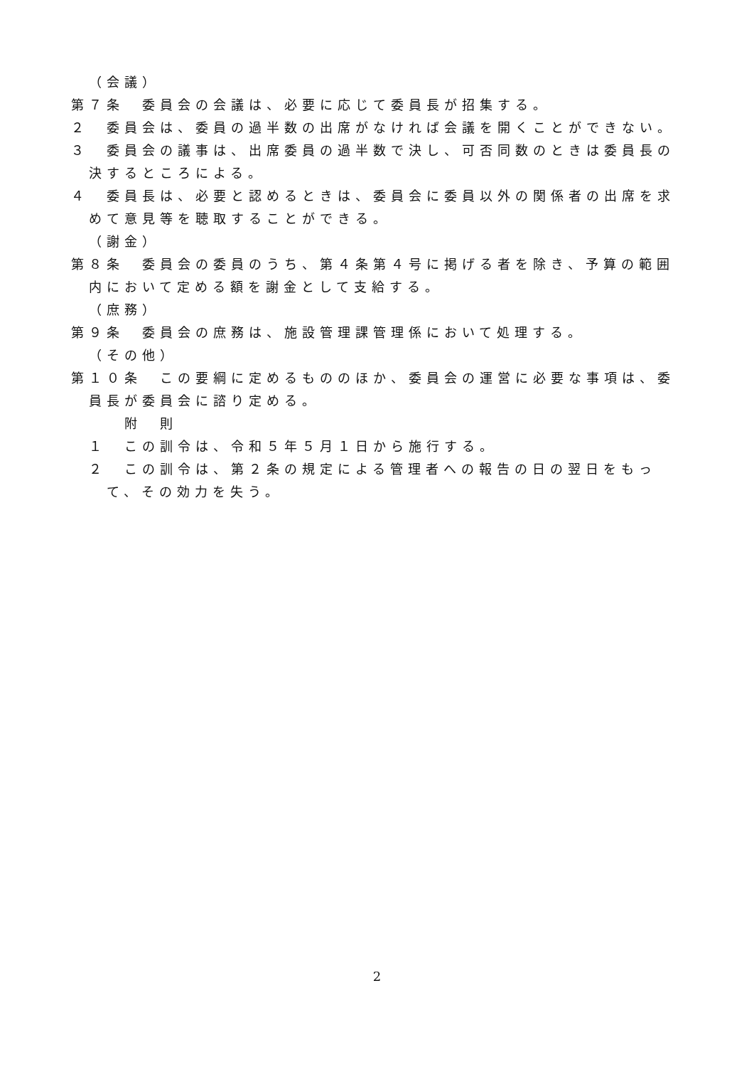（会議）
第７条　委員会の会議は、必要に応じて委員長が招集する。
２　委員会は、委員の過半数の出席がなければ会議を開くことができない。
３　委員会の議事は、出席委員の過半数で決し、可否同数のときは委員長の決するところによる。
４　委員長は、必要と認めるときは、委員会に委員以外の関係者の出席を求めて意見等を聴取することができる。
（謝金）
第８条　委員会の委員のうち、第４条第４号に掲げる者を除き、予算の範囲内において定める額を謝金として支給する。
（庶務）
第９条　委員会の庶務は、施設管理課管理係において処理する。
（その他）
第１０条　この要綱に定めるもののほか、委員会の運営に必要な事項は、委員長が委員会に諮り定める。
附　則
１　この訓令は、令和５年５月１日から施行する。
２　この訓令は、第２条の規定による管理者への報告の日の翌日をもって、その効力を失う。
2